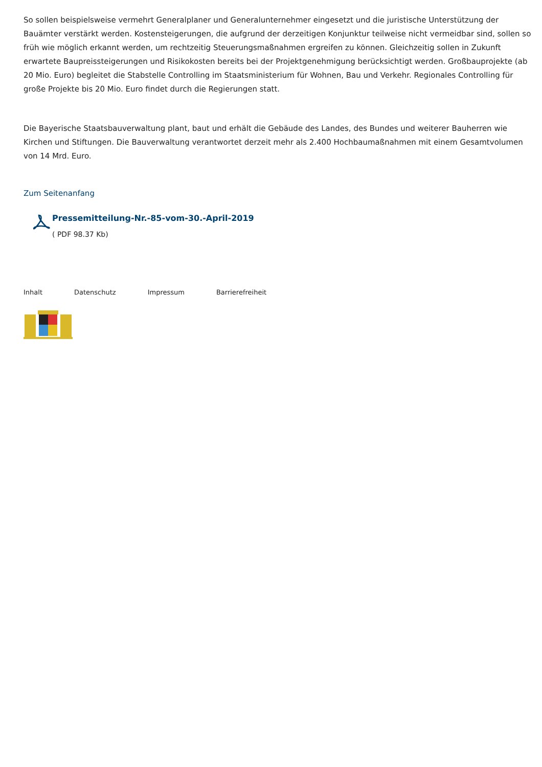So sollen beispielsweise vermehrt Generalplaner und Generalunternehmer eingesetzt und die juristische Unterstützung der Bauämter verstärkt werden. Kostensteigerungen, die aufgrund der derzeitigen Konjunktur teilweise nicht vermeidbar sind, sollen so früh wie möglich erkannt werden, um rechtzeitig Steuerungsmaßnahmen ergreifen zu können. Gleichzeitig sollen in Zukunft erwartete Baupreissteigerungen und Risikokosten bereits bei der Projektgenehmigung berücksichtigt werden. Großbauprojekte (ab 20 Mio. Euro) begleitet die Stabstelle Controlling im Staatsministerium für Wohnen, Bau und Verkehr. Regionales Controlling für große Projekte bis 20 Mio. Euro findet durch die Regierungen statt.
Die Bayerische Staatsbauverwaltung plant, baut und erhält die Gebäude des Landes, des Bundes und weiterer Bauherren wie Kirchen und Stiftungen. Die Bauverwaltung verantwortet derzeit mehr als 2.400 Hochbaumaßnahmen mit einem Gesamtvolumen von 14 Mrd. Euro.
Zum Seitenanfang
Pressemitteilung-Nr.-85-vom-30.-April-2019
( PDF 98.37 Kb)
Inhalt Datenschutz Impressum Barrierefreiheit